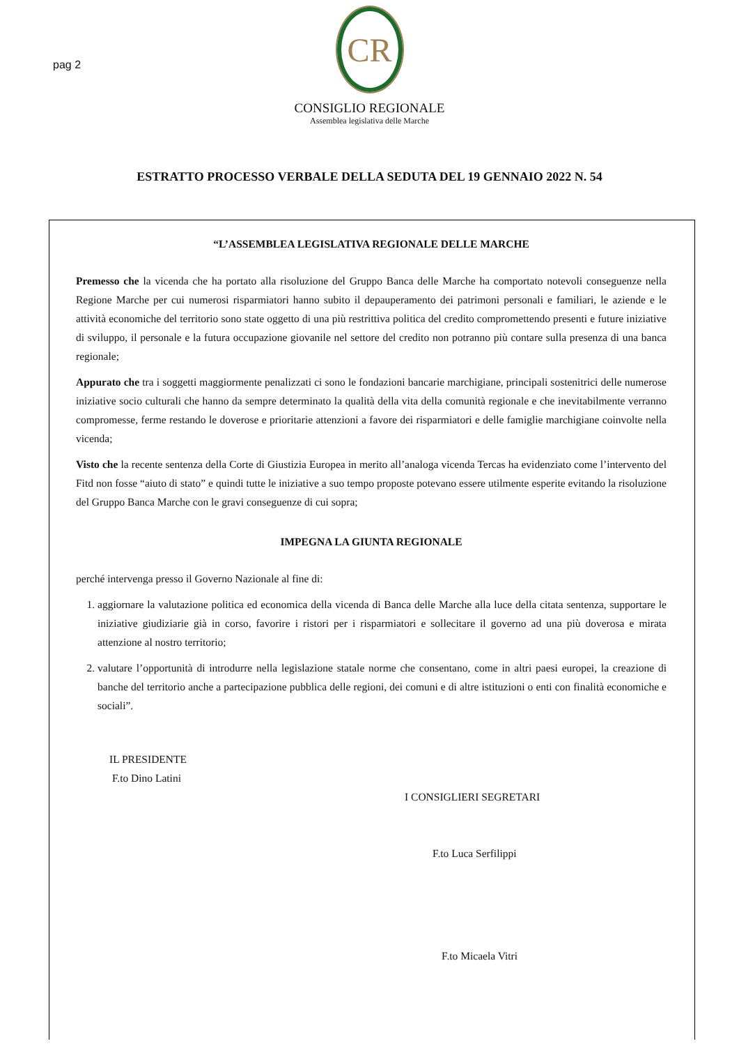pag 2
CR
CONSIGLIO REGIONALE
Assemblea legislativa delle Marche
ESTRATTO PROCESSO VERBALE DELLA SEDUTA DEL 19 GENNAIO 2022 N. 54
“L’ASSEMBLEA LEGISLATIVA REGIONALE DELLE MARCHE
Premesso che la vicenda che ha portato alla risoluzione del Gruppo Banca delle Marche ha comportato notevoli conseguenze nella Regione Marche per cui numerosi risparmiatori hanno subito il depauperamento dei patrimoni personali e familiari, le aziende e le attività economiche del territorio sono state oggetto di una più restrittiva politica del credito compromettendo presenti e future iniziative di sviluppo, il personale e la futura occupazione giovanile nel settore del credito non potranno più contare sulla presenza di una banca regionale;
Appurato che tra i soggetti maggiormente penalizzati ci sono le fondazioni bancarie marchigiane, principali sostenitrici delle numerose iniziative socio culturali che hanno da sempre determinato la qualità della vita della comunità regionale e che inevitabilmente verranno compromesse, ferme restando le doverose e prioritarie attenzioni a favore dei risparmiatori e delle famiglie marchigiane coinvolte nella vicenda;
Visto che la recente sentenza della Corte di Giustizia Europea in merito all’analoga vicenda Tercas ha evidenziato come l’intervento del Fitd non fosse “aiuto di stato” e quindi tutte le iniziative a suo tempo proposte potevano essere utilmente esperite evitando la risoluzione del Gruppo Banca Marche con le gravi conseguenze di cui sopra;
IMPEGNA LA GIUNTA REGIONALE
perché intervenga presso il Governo Nazionale al fine di:
1. aggiornare la valutazione politica ed economica della vicenda di Banca delle Marche alla luce della citata sentenza, supportare le iniziative giudiziarie già in corso, favorire i ristori per i risparmiatori e sollecitare il governo ad una più doverosa e mirata attenzione al nostro territorio;
2. valutare l’opportunità di introdurre nella legislazione statale norme che consentano, come in altri paesi europei, la creazione di banche del territorio anche a partecipazione pubblica delle regioni, dei comuni e di altre istituzioni o enti con finalità economiche e sociali”.
IL PRESIDENTE
F.to Dino Latini
I CONSIGLIERI SEGRETARI
F.to Luca Serfilippi
F.to Micaela Vitri